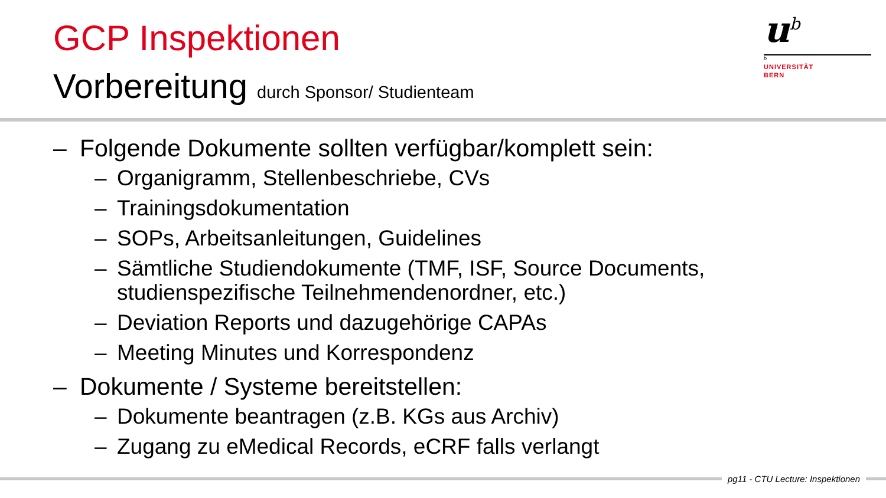GCP Inspektionen
Vorbereitung durch Sponsor/ Studienteam
u<sup>b</sup>
b
UNIVERSITÄT
BERN
– Folgende Dokumente sollten verfügbar/komplett sein:
– Organigramm, Stellenbeschriebe, CVs
– Trainingsdokumentation
– SOPs, Arbeitsanleitungen, Guidelines
– Sämtliche Studiendokumente (TMF, ISF, Source Documents, studienspezifische Teilnehmendenordner, etc.)
– Deviation Reports und dazugehörige CAPAs
– Meeting Minutes und Korrespondenz
– Dokumente / Systeme bereitstellen:
– Dokumente beantragen (z.B. KGs aus Archiv)
– Zugang zu eMedical Records, eCRF falls verlangt
pg11 - CTU Lecture: Inspektionen